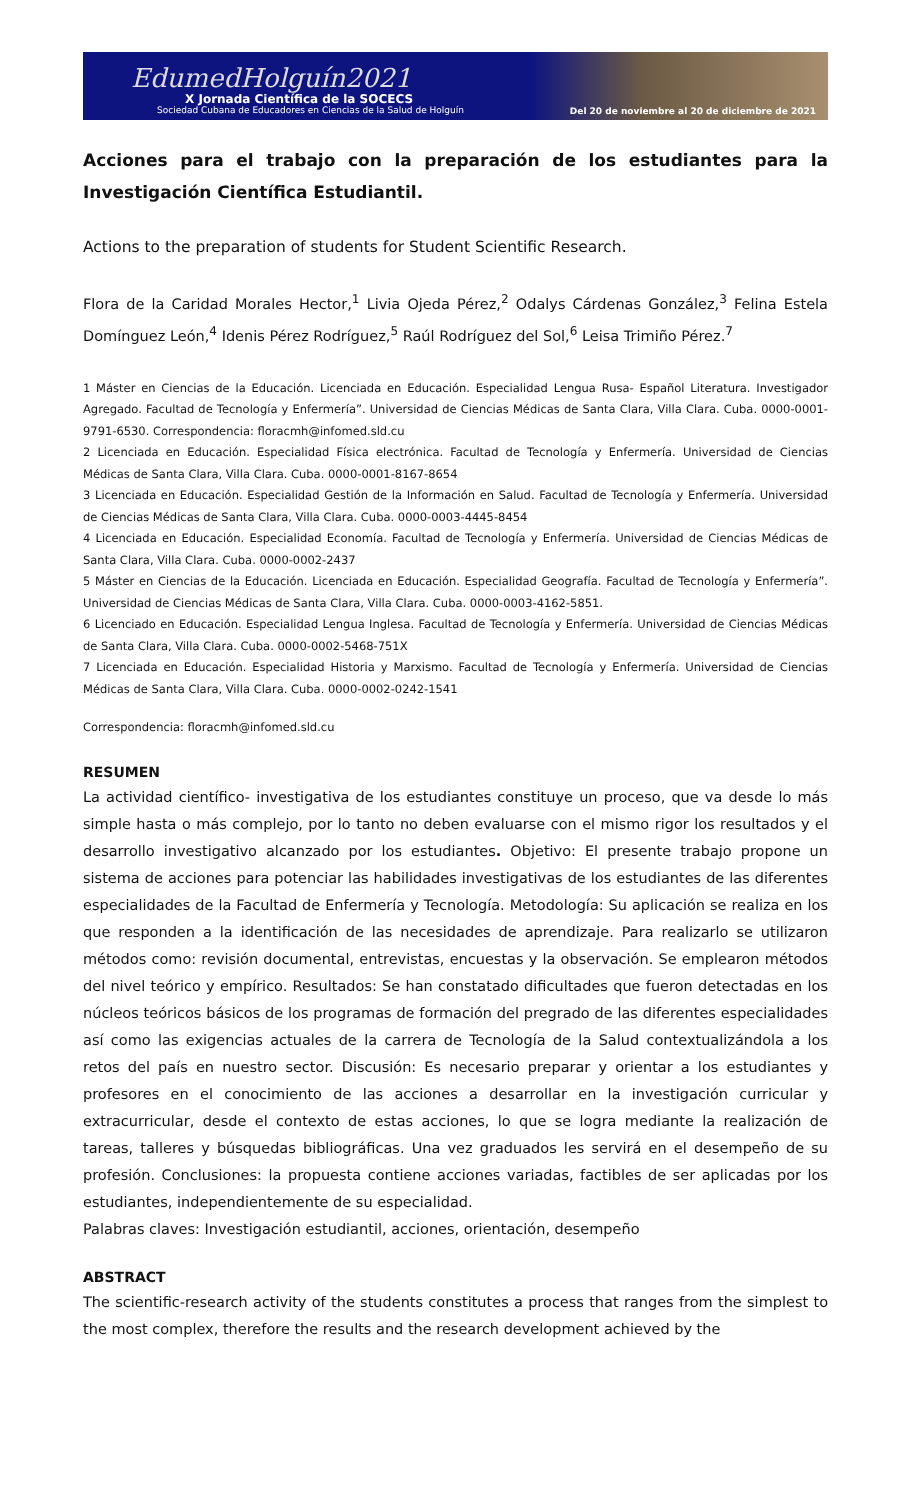EdumedHolguín2021
X Jornada Científica de la SOCECS
Sociedad Cubana de Educadores en Ciencias de la Salud de Holguín
Del 20 de noviembre al 20 de diciembre de 2021
Acciones para el trabajo con la preparación de los estudiantes para la Investigación Científica Estudiantil.
Actions to the preparation of students for Student Scientific Research.
Flora de la Caridad Morales Hector,<sup>1</sup> Livia Ojeda Pérez,<sup>2</sup> Odalys Cárdenas González,<sup>3</sup> Felina Estela Domínguez León,<sup>4</sup> Idenis Pérez Rodríguez,<sup>5</sup> Raúl Rodríguez del Sol,<sup>6</sup> Leisa Trimiño Pérez.<sup>7</sup>
1 Máster en Ciencias de la Educación. Licenciada en Educación. Especialidad Lengua Rusa- Español Literatura. Investigador Agregado. Facultad de Tecnología y Enfermería”. Universidad de Ciencias Médicas de Santa Clara, Villa Clara. Cuba. 0000-0001-9791-6530. Correspondencia: floracmh@infomed.sld.cu
2 Licenciada en Educación. Especialidad Física electrónica. Facultad de Tecnología y Enfermería. Universidad de Ciencias Médicas de Santa Clara, Villa Clara. Cuba. 0000-0001-8167-8654
3 Licenciada en Educación. Especialidad Gestión de la Información en Salud. Facultad de Tecnología y Enfermería. Universidad de Ciencias Médicas de Santa Clara, Villa Clara. Cuba. 0000-0003-4445-8454
4 Licenciada en Educación. Especialidad Economía. Facultad de Tecnología y Enfermería. Universidad de Ciencias Médicas de Santa Clara, Villa Clara. Cuba. 0000-0002-2437
5 Máster en Ciencias de la Educación. Licenciada en Educación. Especialidad Geografía. Facultad de Tecnología y Enfermería”. Universidad de Ciencias Médicas de Santa Clara, Villa Clara. Cuba. 0000-0003-4162-5851.
6 Licenciado en Educación. Especialidad Lengua Inglesa. Facultad de Tecnología y Enfermería. Universidad de Ciencias Médicas de Santa Clara, Villa Clara. Cuba. 0000-0002-5468-751X
7 Licenciada en Educación. Especialidad Historia y Marxismo. Facultad de Tecnología y Enfermería. Universidad de Ciencias Médicas de Santa Clara, Villa Clara. Cuba. 0000-0002-0242-1541
Correspondencia: floracmh@infomed.sld.cu
RESUMEN
La actividad científico- investigativa de los estudiantes constituye un proceso, que va desde lo más simple hasta o más complejo, por lo tanto no deben evaluarse con el mismo rigor los resultados y el desarrollo investigativo alcanzado por los estudiantes. Objetivo: El presente trabajo propone un sistema de acciones para potenciar las habilidades investigativas de los estudiantes de las diferentes especialidades de la Facultad de Enfermería y Tecnología. Metodología: Su aplicación se realiza en los que responden a la identificación de las necesidades de aprendizaje. Para realizarlo se utilizaron métodos como: revisión documental, entrevistas, encuestas y la observación. Se emplearon métodos del nivel teórico y empírico. Resultados: Se han constatado dificultades que fueron detectadas en los núcleos teóricos básicos de los programas de formación del pregrado de las diferentes especialidades así como las exigencias actuales de la carrera de Tecnología de la Salud contextualizándola a los retos del país en nuestro sector. Discusión: Es necesario preparar y orientar a los estudiantes y profesores en el conocimiento de las acciones a desarrollar en la investigación curricular y extracurricular, desde el contexto de estas acciones, lo que se logra mediante la realización de tareas, talleres y búsquedas bibliográficas. Una vez graduados les servirá en el desempeño de su profesión. Conclusiones: la propuesta contiene acciones variadas, factibles de ser aplicadas por los estudiantes, independientemente de su especialidad.
Palabras claves: Investigación estudiantil, acciones, orientación, desempeño
ABSTRACT
The scientific-research activity of the students constitutes a process that ranges from the simplest to the most complex, therefore the results and the research development achieved by the